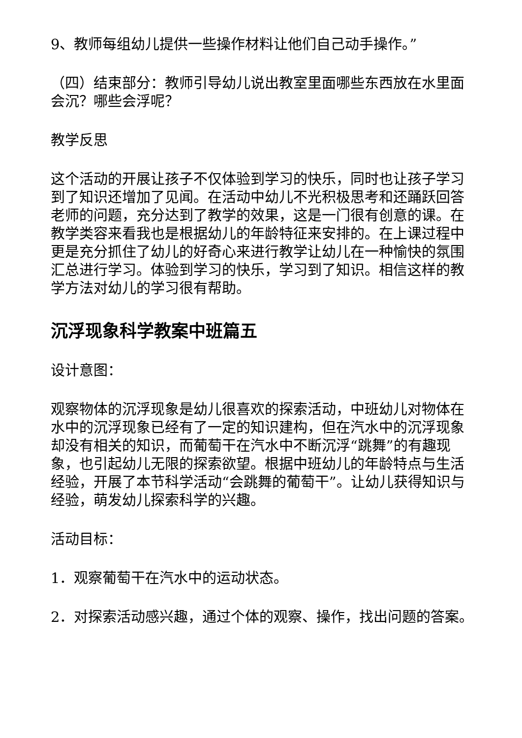9、教师每组幼儿提供一些操作材料让他们自己动手操作。”
（四）结束部分：教师引导幼儿说出教室里面哪些东西放在水里面会沉？哪些会浮呢？
教学反思
这个活动的开展让孩子不仅体验到学习的快乐，同时也让孩子学习到了知识还增加了见闻。在活动中幼儿不光积极思考和还踊跃回答老师的问题，充分达到了教学的效果，这是一门很有创意的课。在教学类容来看我也是根据幼儿的年龄特征来安排的。在上课过程中更是充分抓住了幼儿的好奇心来进行教学让幼儿在一种愉快的氛围汇总进行学习。体验到学习的快乐，学习到了知识。相信这样的教学方法对幼儿的学习很有帮助。
沉浮现象科学教案中班篇五
设计意图：
观察物体的沉浮现象是幼儿很喜欢的探索活动，中班幼儿对物体在水中的沉浮现象已经有了一定的知识建构，但在汽水中的沉浮现象却没有相关的知识，而葡萄干在汽水中不断沉浮“跳舞”的有趣现象，也引起幼儿无限的探索欲望。根据中班幼儿的年龄特点与生活经验，开展了本节科学活动“会跳舞的葡萄干”。让幼儿获得知识与经验，萌发幼儿探索科学的兴趣。
活动目标：
1．观察葡萄干在汽水中的运动状态。
2．对探索活动感兴趣，通过个体的观察、操作，找出问题的答案。